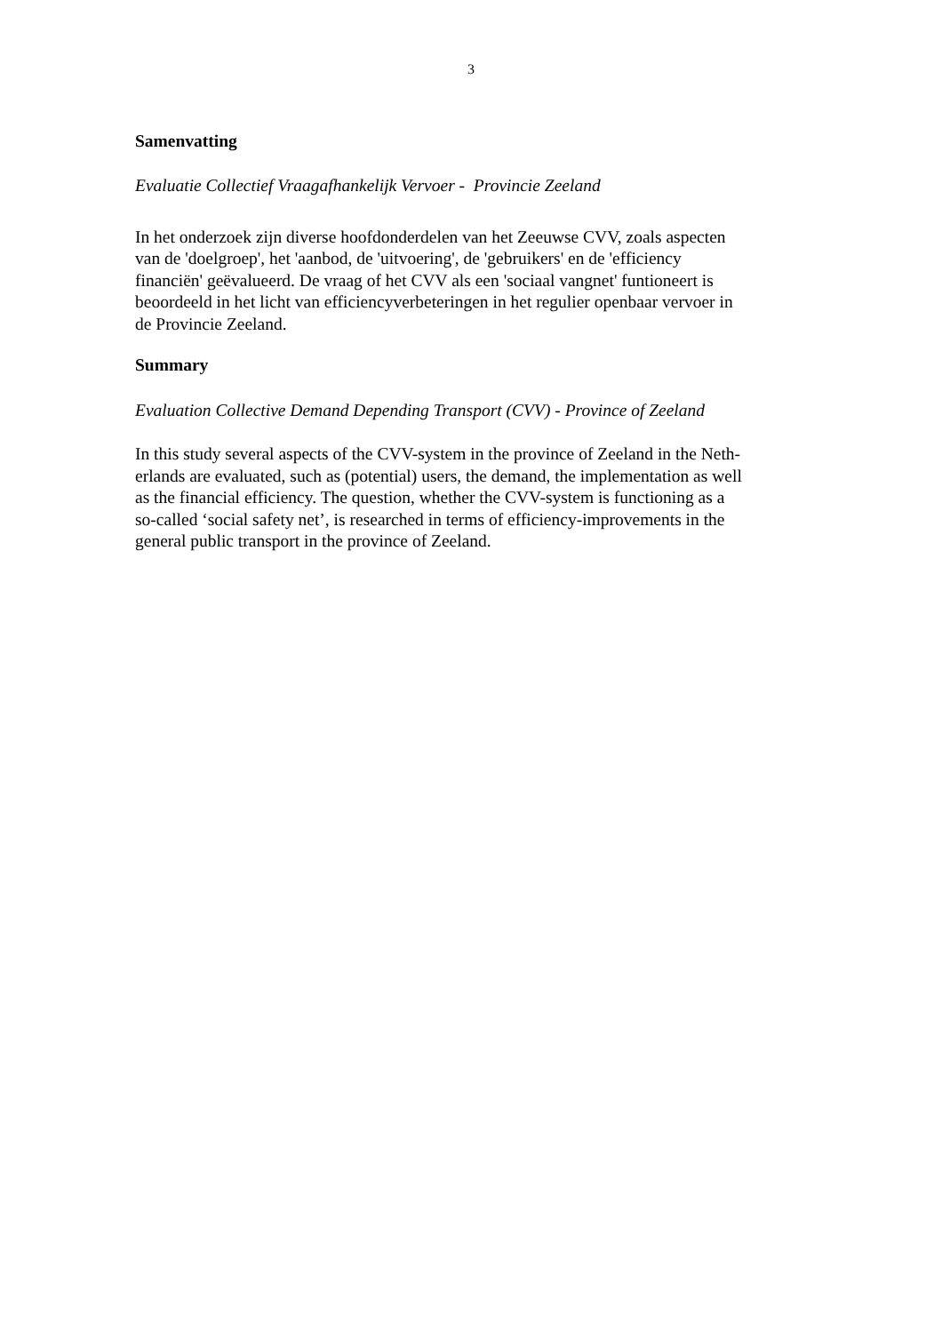3
Samenvatting
Evaluatie Collectief Vraagafhankelijk Vervoer - Provincie Zeeland
In het onderzoek zijn diverse hoofdonderdelen van het Zeeuwse CVV, zoals aspecten
van de 'doelgroep', het 'aanbod, de 'uitvoering', de 'gebruikers' en de 'efficiency
financiën' geëvalueerd. De vraag of het CVV als een 'sociaal vangnet' funtioneert is
beoordeeld in het licht van efficiencyverbeteringen in het regulier openbaar vervoer in
de Provincie Zeeland.
Summary
Evaluation Collective Demand Depending Transport (CVV) - Province of Zeeland
In this study several aspects of the CVV-system in the province of Zeeland in the Neth-
erlands are evaluated, such as (potential) users, the demand, the implementation as well
as the financial efficiency. The question, whether the CVV-system is functioning as a
so-called ‘social safety net’, is researched in terms of efficiency-improvements in the
general public transport in the province of Zeeland.